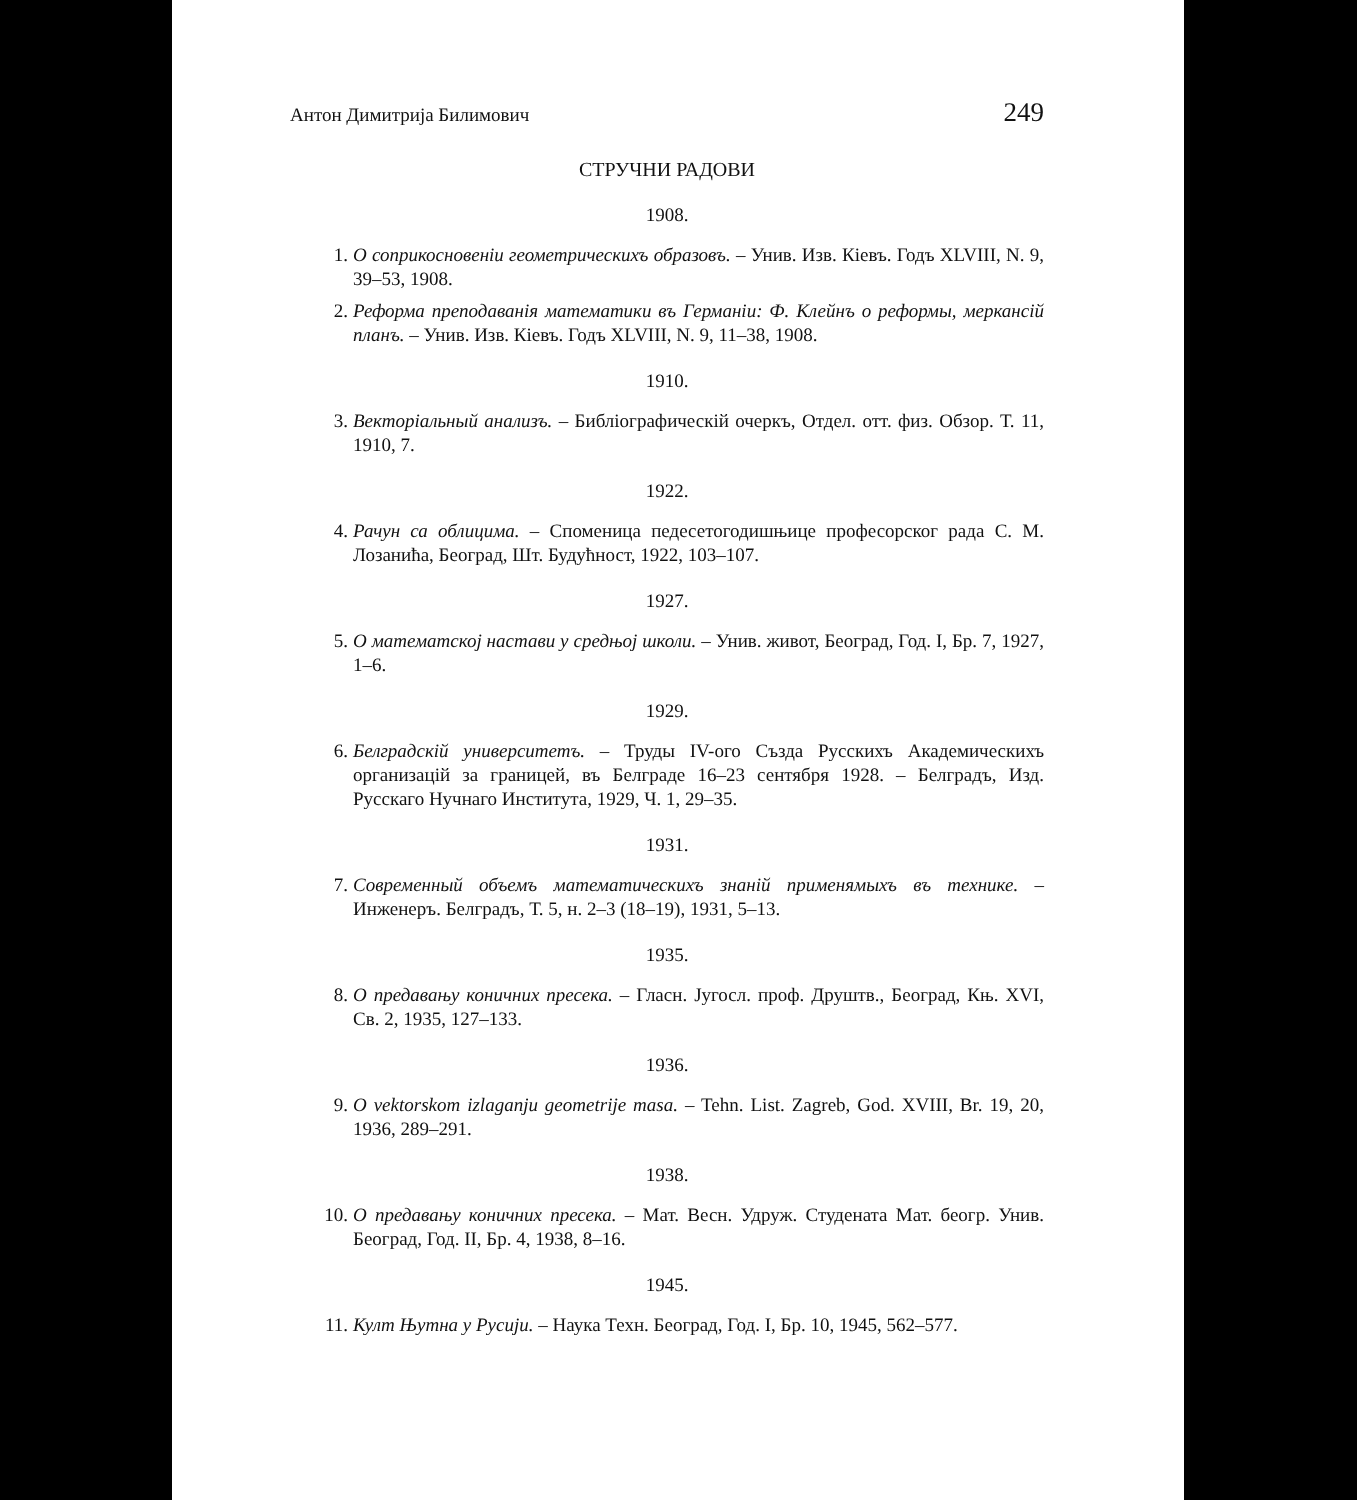Антон Димитрија Билимович 249
СТРУЧНИ РАДОВИ
1908.
1. О соприкосновеніи геометрическихъ образовъ. – Унив. Изв. Кіевъ. Годъ XLVIII, N. 9, 39–53, 1908.
2. Реформа преподаванія математики въ Германіи: Ф. Клейнъ о реформы, меркансій планъ. – Унив. Изв. Кіевъ. Годъ XLVIII, N. 9, 11–38, 1908.
1910.
3. Векторіальный анализъ. – Библіографическій очеркъ, Отдел. отт. физ. Обзор. Т. 11, 1910, 7.
1922.
4. Рачун са облицима. – Споменица педесетогодишњице професорског рада С. М. Лозанића, Београд, Шт. Будућност, 1922, 103–107.
1927.
5. О математској настави у средњој школи. – Унив. живот, Београд, Год. I, Бр. 7, 1927, 1–6.
1929.
6. Белградскій университетъ. – Труды IV-ого Създа Русскихъ Академическихъ организацій за границей, въ Белграде 16–23 сентября 1928. – Белградъ, Изд. Русскаго Нучнаго Института, 1929, Ч. 1, 29–35.
1931.
7. Современный объемъ математическихъ знаній применямыхъ въ технике. – Инженеръ. Белградъ, Т. 5, н. 2–3 (18–19), 1931, 5–13.
1935.
8. О предавању коничних пресека. – Гласн. Југосл. проф. Друштв., Београд, Књ. XVI, Св. 2, 1935, 127–133.
1936.
9. O vektorskom izlaganju geometrije masa. – Tehn. List. Zagreb, God. XVIII, Br. 19, 20, 1936, 289–291.
1938.
10. О предавању коничних пресека. – Мат. Весн. Удруж. Студената Мат. беогр. Унив. Београд, Год. II, Бр. 4, 1938, 8–16.
1945.
11. Култ Њутна у Русији. – Наука Техн. Београд, Год. I, Бр. 10, 1945, 562–577.